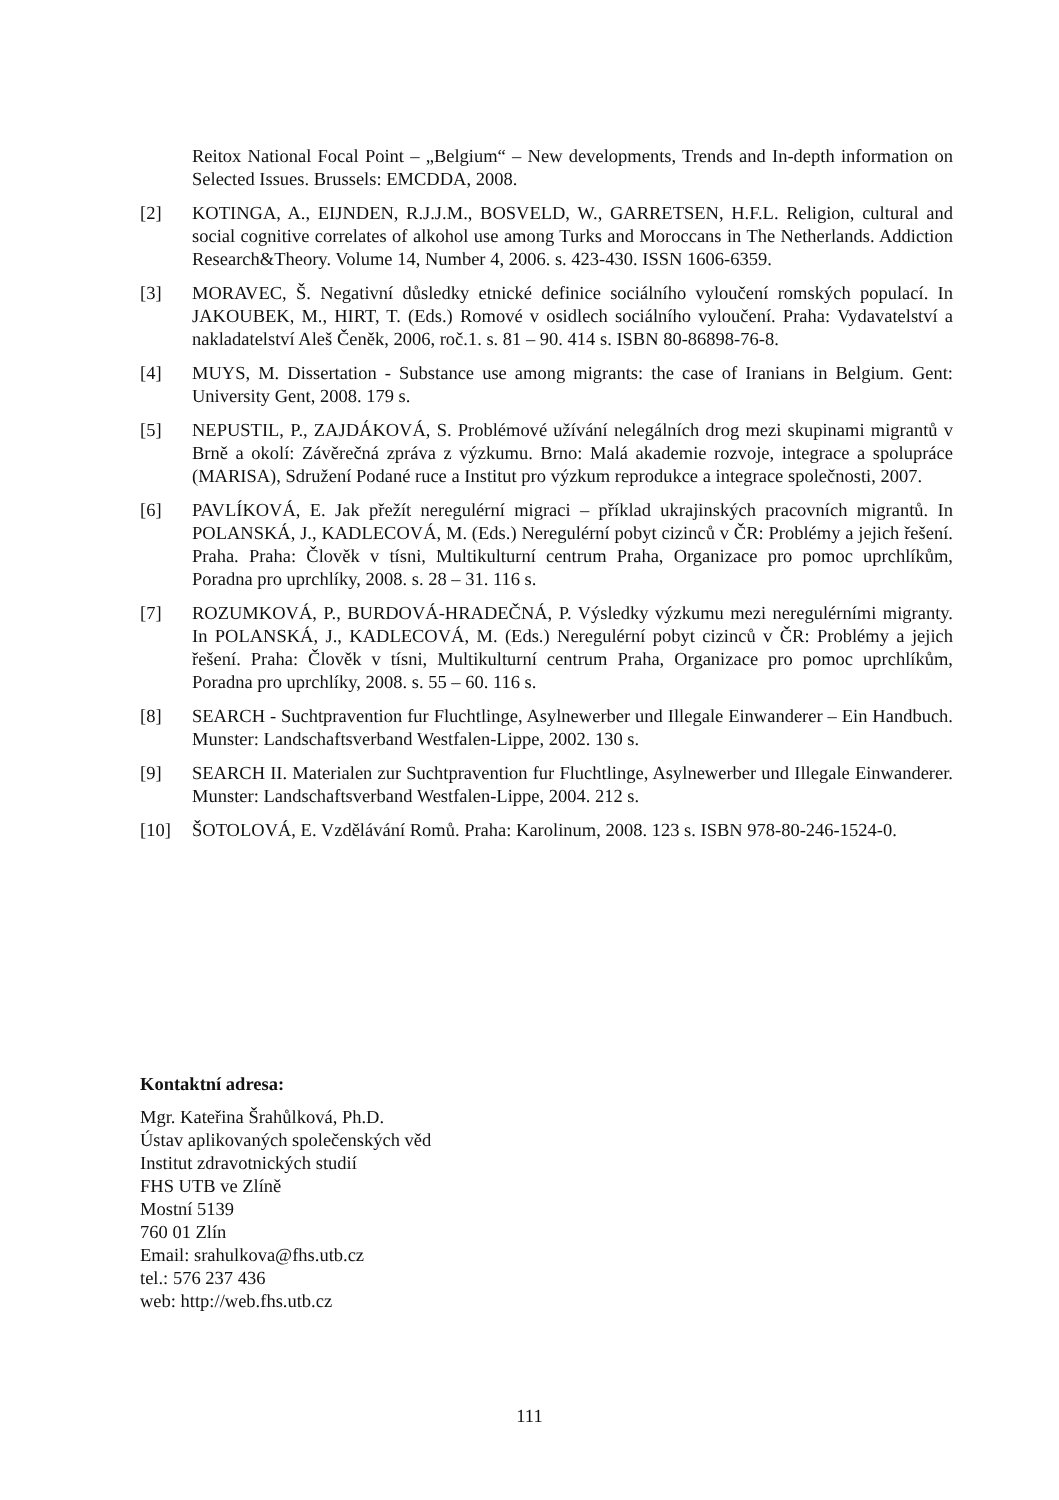Reitox National Focal Point – „Belgium“ – New developments, Trends and In-depth information on Selected Issues. Brussels: EMCDDA, 2008.
[2] KOTINGA, A., EIJNDEN, R.J.J.M., BOSVELD, W., GARRETSEN, H.F.L. Religion, cultural and social cognitive correlates of alkohol use among Turks and Moroccans in The Netherlands. Addiction Research&Theory. Volume 14, Number 4, 2006. s. 423-430. ISSN 1606-6359.
[3] MORAVEC, Š. Negativní důsledky etnické definice sociálního vyloučení romských populací. In JAKOUBEK, M., HIRT, T. (Eds.) Romové v osidlech sociálního vyloučení. Praha: Vydavatelství a nakladatelství Aleš Čeněk, 2006, roč.1. s. 81 – 90. 414 s. ISBN 80-86898-76-8.
[4] MUYS, M. Dissertation - Substance use among migrants: the case of Iranians in Belgium. Gent: University Gent, 2008. 179 s.
[5] NEPUSTIL, P., ZAJDÁKOVÁ, S. Problémové užívání nelegálních drog mezi skupinami migrantů v Brně a okolí: Závěrečná zpráva z výzkumu. Brno: Malá akademie rozvoje, integrace a spolupráce (MARISA), Sdružení Podané ruce a Institut pro výzkum reprodukce a integrace společnosti, 2007.
[6] PAVLÍKOVÁ, E. Jak přežít neregulérní migraci – příklad ukrajinských pracovních migrantů. In POLANSKÁ, J., KADLECOVÁ, M. (Eds.) Neregulérní pobyt cizinců v ČR: Problémy a jejich řešení. Praha. Praha: Člověk v tísni, Multikulturní centrum Praha, Organizace pro pomoc uprchlíkům, Poradna pro uprchlíky, 2008. s. 28 – 31. 116 s.
[7] ROZUMKOVÁ, P., BURDOVÁ-HRADEČNÁ, P. Výsledky výzkumu mezi neregulérními migranty. In POLANSKÁ, J., KADLECOVÁ, M. (Eds.) Neregulérní pobyt cizinců v ČR: Problémy a jejich řešení. Praha: Člověk v tísni, Multikulturní centrum Praha, Organizace pro pomoc uprchlíkům, Poradna pro uprchlíky, 2008. s. 55 – 60. 116 s.
[8] SEARCH - Suchtpravention fur Fluchtlinge, Asylnewerber und Illegale Einwanderer – Ein Handbuch. Munster: Landschaftsverband Westfalen-Lippe, 2002. 130 s.
[9] SEARCH II. Materialen zur Suchtpravention fur Fluchtlinge, Asylnewerber und Illegale Einwanderer. Munster: Landschaftsverband Westfalen-Lippe, 2004. 212 s.
[10] ŠOTOLOVÁ, E. Vzdělávání Romů. Praha: Karolinum, 2008. 123 s. ISBN 978-80-246-1524-0.
Kontaktní adresa:
Mgr. Kateřina Šrahůlková, Ph.D.
Ústav aplikovaných společenských věd
Institut zdravotnických studií
FHS UTB ve Zlíně
Mostní 5139
760 01 Zlín
Email: srahulkova@fhs.utb.cz
tel.: 576 237 436
web: http://web.fhs.utb.cz
111